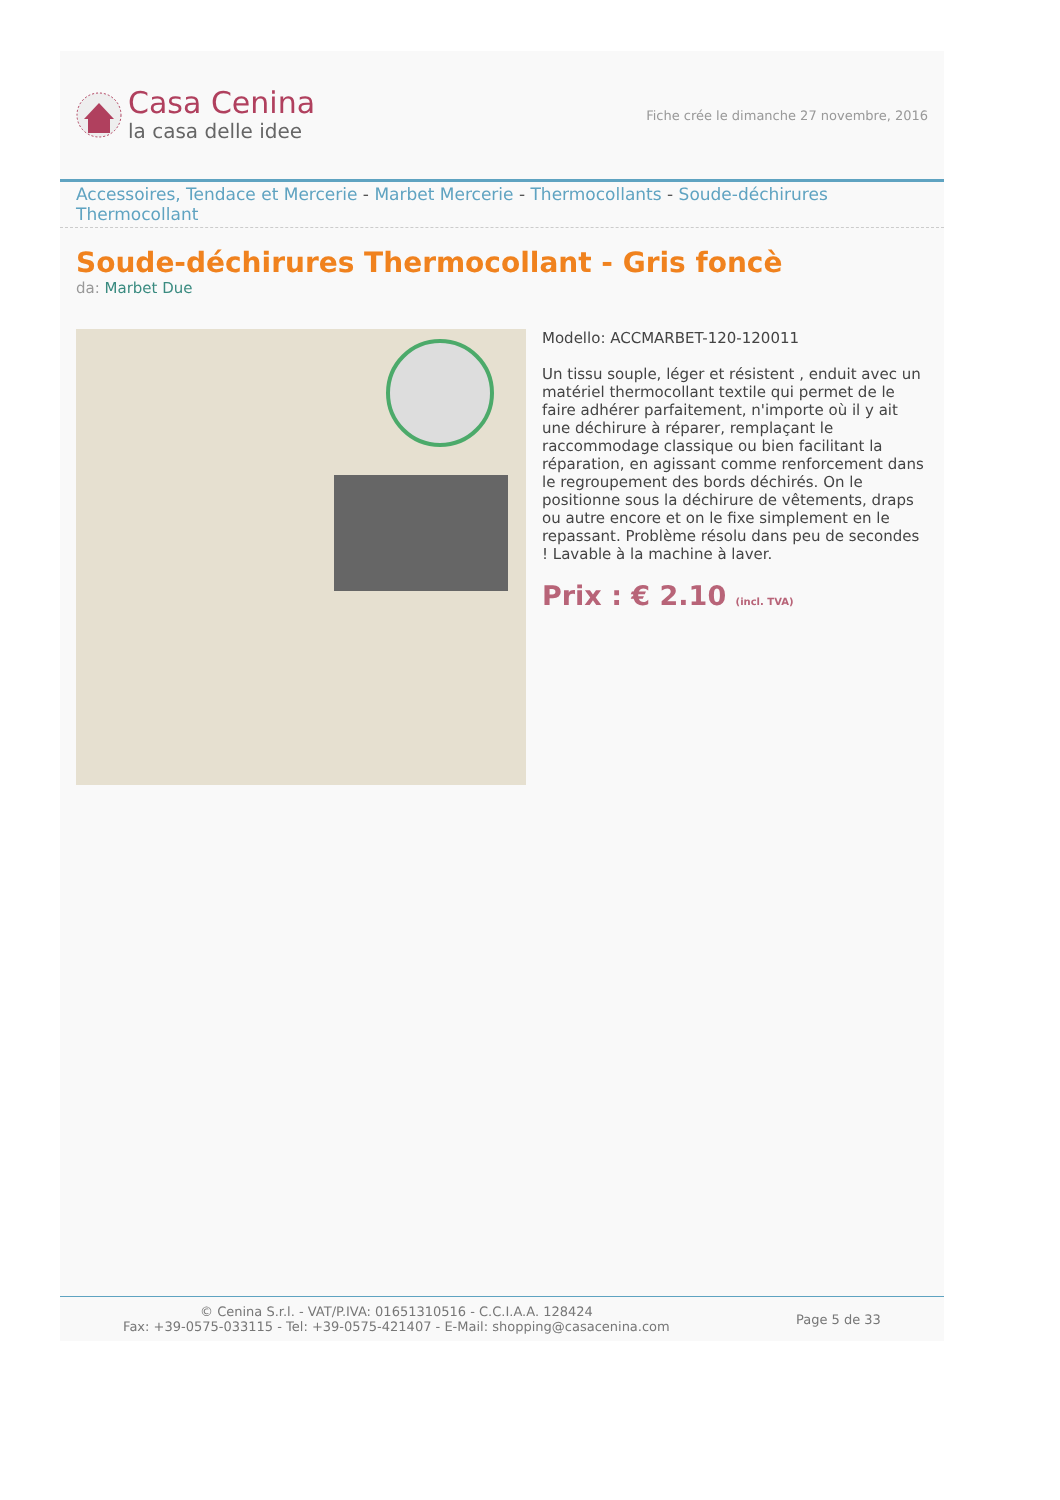Casa Cenina
la casa delle idee
Fiche crée le dimanche 27 novembre, 2016
Accessoires, Tendace et Mercerie - Marbet Mercerie - Thermocollants - Soude-déchirures Thermocollant
Soude-déchirures Thermocollant - Gris foncè
da: Marbet Due
Modello: ACCMARBET-120-120011
Un tissu souple, léger et résistent , enduit avec un matériel thermocollant textile qui permet de le faire adhérer parfaitement, n'importe où il y ait une déchirure à réparer, remplaçant le raccommodage classique ou bien facilitant la réparation, en agissant comme renforcement dans le regroupement des bords déchirés. On le positionne sous la déchirure de vêtements, draps ou autre encore et on le fixe simplement en le repassant. Problème résolu dans peu de secondes ! Lavable à la machine à laver.
Prix : € 2.10 (incl. TVA)
© Cenina S.r.l. - VAT/P.IVA: 01651310516 - C.C.I.A.A. 128424
Fax: +39-0575-033115 - Tel: +39-0575-421407 - E-Mail: shopping@casacenina.com
Page 5 de 33